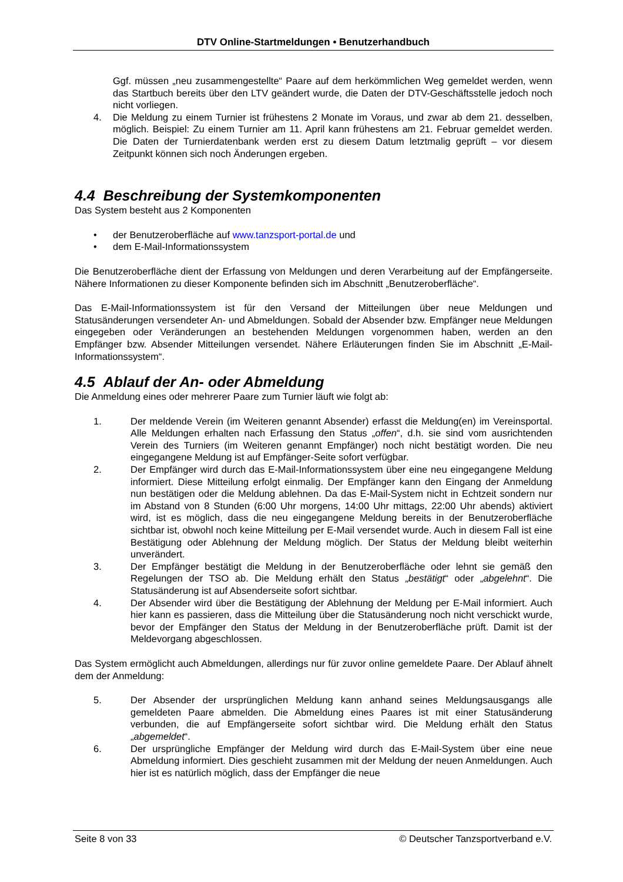DTV Online-Startmeldungen • Benutzerhandbuch
Ggf. müssen „neu zusammengestellte“ Paare auf dem herkömmlichen Weg gemeldet werden, wenn das Startbuch bereits über den LTV geändert wurde, die Daten der DTV-Geschäftsstelle jedoch noch nicht vorliegen.
4. Die Meldung zu einem Turnier ist frühestens 2 Monate im Voraus, und zwar ab dem 21. desselben, möglich. Beispiel: Zu einem Turnier am 11. April kann frühestens am 21. Februar gemeldet werden. Die Daten der Turnierdatenbank werden erst zu diesem Datum letztmalig geprüft – vor diesem Zeitpunkt können sich noch Änderungen ergeben.
4.4 Beschreibung der Systemkomponenten
Das System besteht aus 2 Komponenten
• der Benutzeroberfläche auf www.tanzsport-portal.de und
• dem E-Mail-Informationssystem
Die Benutzeroberfläche dient der Erfassung von Meldungen und deren Verarbeitung auf der Empfängerseite. Nähere Informationen zu dieser Komponente befinden sich im Abschnitt „Benutzeroberfläche“.
Das E-Mail-Informationssystem ist für den Versand der Mitteilungen über neue Meldungen und Statusänderungen versendeter An- und Abmeldungen. Sobald der Absender bzw. Empfänger neue Meldungen eingegeben oder Veränderungen an bestehenden Meldungen vorgenommen haben, werden an den Empfänger bzw. Absender Mitteilungen versendet. Nähere Erläuterungen finden Sie im Abschnitt „E-Mail-Informationssystem“.
4.5 Ablauf der An- oder Abmeldung
Die Anmeldung eines oder mehrerer Paare zum Turnier läuft wie folgt ab:
1. Der meldende Verein (im Weiteren genannt Absender) erfasst die Meldung(en) im Vereinsportal. Alle Meldungen erhalten nach Erfassung den Status „offen“, d.h. sie sind vom ausrichtenden Verein des Turniers (im Weiteren genannt Empfänger) noch nicht bestätigt worden. Die neu eingegangene Meldung ist auf Empfänger-Seite sofort verfügbar.
2. Der Empfänger wird durch das E-Mail-Informationssystem über eine neu eingegangene Meldung informiert. Diese Mitteilung erfolgt einmalig. Der Empfänger kann den Eingang der Anmeldung nun bestätigen oder die Meldung ablehnen. Da das E-Mail-System nicht in Echtzeit sondern nur im Abstand von 8 Stunden (6:00 Uhr morgens, 14:00 Uhr mittags, 22:00 Uhr abends) aktiviert wird, ist es möglich, dass die neu eingegangene Meldung bereits in der Benutzeroberfläche sichtbar ist, obwohl noch keine Mitteilung per E-Mail versendet wurde. Auch in diesem Fall ist eine Bestätigung oder Ablehnung der Meldung möglich. Der Status der Meldung bleibt weiterhin unverändert.
3. Der Empfänger bestätigt die Meldung in der Benutzeroberfläche oder lehnt sie gemäß den Regelungen der TSO ab. Die Meldung erhält den Status „bestätigt“ oder „abgelehnt“. Die Statusänderung ist auf Absenderseite sofort sichtbar.
4. Der Absender wird über die Bestätigung der Ablehnung der Meldung per E-Mail informiert. Auch hier kann es passieren, dass die Mitteilung über die Statusänderung noch nicht verschickt wurde, bevor der Empfänger den Status der Meldung in der Benutzeroberfläche prüft. Damit ist der Meldevorgang abgeschlossen.
Das System ermöglicht auch Abmeldungen, allerdings nur für zuvor online gemeldete Paare. Der Ablauf ähnelt dem der Anmeldung:
5. Der Absender der ursprünglichen Meldung kann anhand seines Meldungsausgangs alle gemeldeten Paare abmelden. Die Abmeldung eines Paares ist mit einer Statusänderung verbunden, die auf Empfängerseite sofort sichtbar wird. Die Meldung erhält den Status „abgemeldet“.
6. Der ursprüngliche Empfänger der Meldung wird durch das E-Mail-System über eine neue Abmeldung informiert. Dies geschieht zusammen mit der Meldung der neuen Anmeldungen. Auch hier ist es natürlich möglich, dass der Empfänger die neue
Seite 8 von 33 © Deutscher Tanzsportverband e.V.